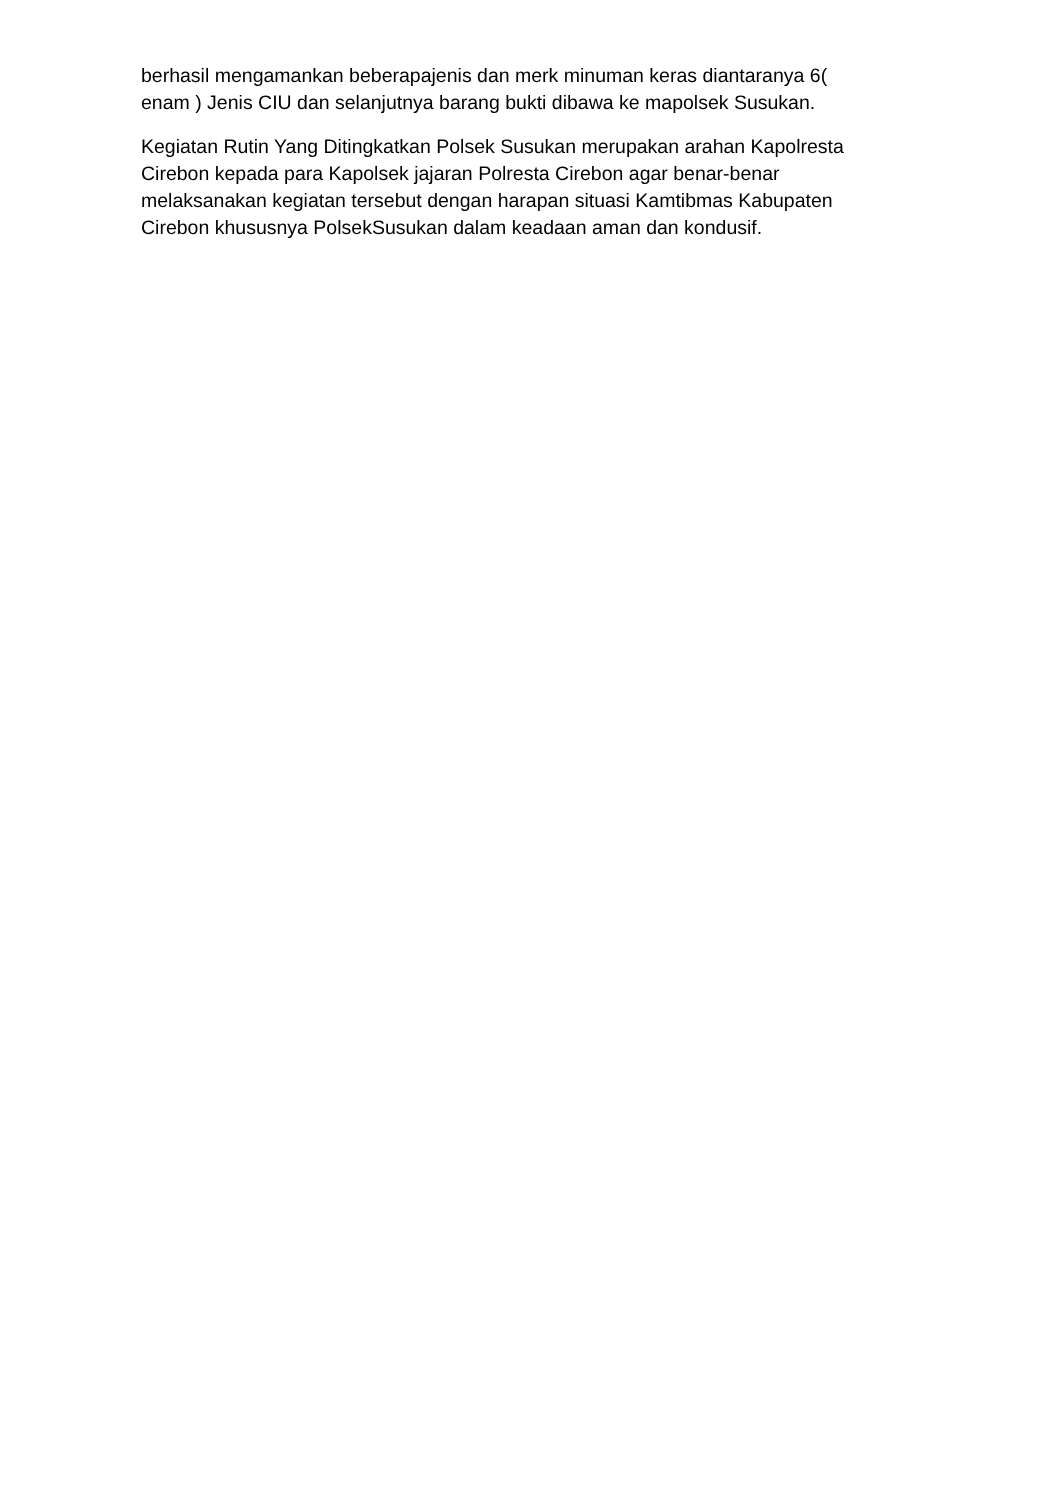berhasil mengamankan beberapajenis dan merk minuman keras diantaranya 6(
enam ) Jenis CIU dan selanjutnya barang bukti dibawa ke mapolsek Susukan.
Kegiatan Rutin Yang Ditingkatkan Polsek Susukan merupakan arahan Kapolresta
Cirebon kepada para Kapolsek jajaran Polresta Cirebon agar benar-benar
melaksanakan kegiatan tersebut dengan harapan situasi Kamtibmas Kabupaten
Cirebon khususnya PolsekSusukan dalam keadaan aman dan kondusif.